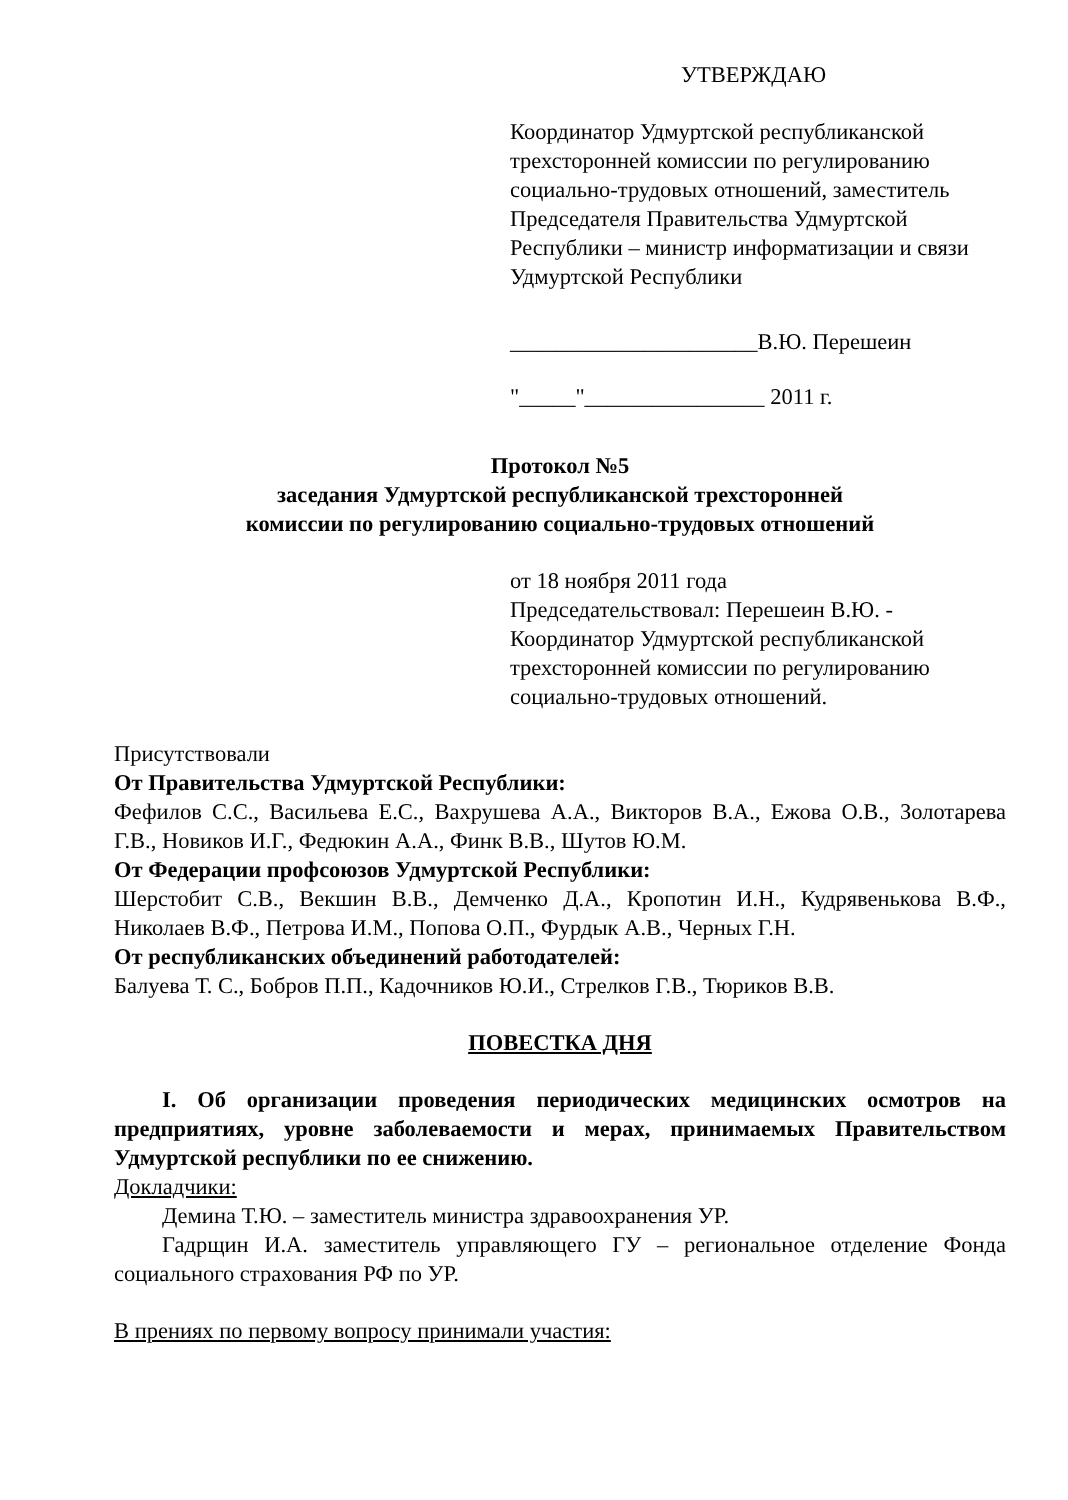УТВЕРЖДАЮ
Координатор Удмуртской республиканской трехсторонней комиссии по регулированию социально-трудовых отношений, заместитель Председателя Правительства Удмуртской Республики – министр информатизации и связи Удмуртской Республики
______________________В.Ю. Перешеин
"_____"________________ 2011 г.
Протокол №5
заседания Удмуртской республиканской трехсторонней
комиссии по регулированию социально-трудовых отношений
от 18 ноября 2011 года
Председательствовал: Перешеин В.Ю. - Координатор Удмуртской республиканской трехсторонней комиссии по регулированию социально-трудовых отношений.
Присутствовали
От Правительства Удмуртской Республики:
Фефилов С.С., Васильева Е.С., Вахрушева А.А., Викторов В.А., Ежова О.В., Золотарева Г.В., Новиков И.Г., Федюкин А.А., Финк В.В., Шутов Ю.М.
От Федерации профсоюзов Удмуртской Республики:
Шерстобит С.В., Векшин В.В., Демченко Д.А., Кропотин И.Н., Кудрявенькова В.Ф., Николаев В.Ф., Петрова И.М., Попова О.П., Фурдык А.В., Черных Г.Н.
От республиканских объединений работодателей:
Балуева Т. С., Бобров П.П., Кадочников Ю.И., Стрелков Г.В., Тюриков В.В.
ПОВЕСТКА ДНЯ
I. Об организации проведения периодических медицинских осмотров на предприятиях, уровне заболеваемости и мерах, принимаемых Правительством Удмуртской республики по ее снижению.
Докладчики:
Демина Т.Ю. – заместитель министра здравоохранения УР.
Гадрщин И.А. заместитель управляющего ГУ – региональное отделение Фонда социального страхования РФ по УР.
В прениях по первому вопросу принимали участия: